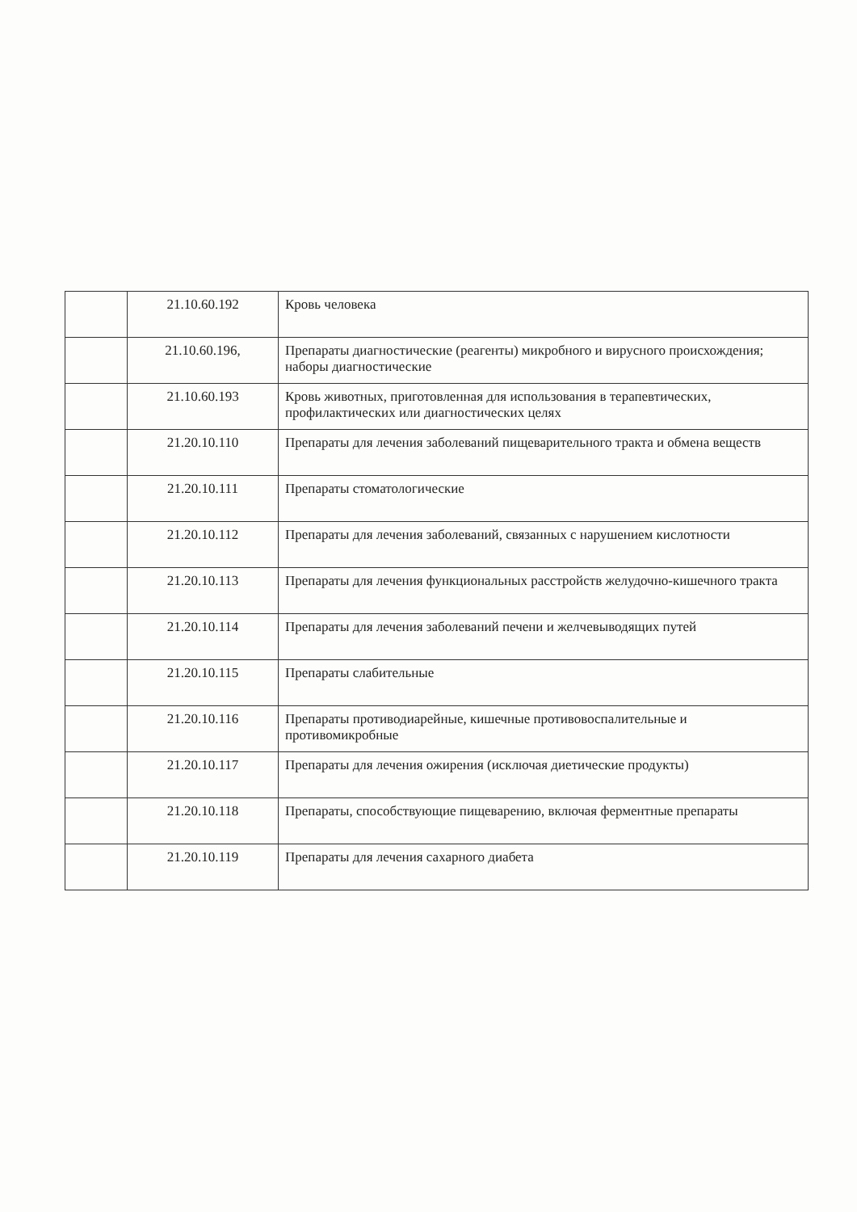| | 21.10.60.192 | Кровь человека |
| | 21.10.60.196, | Препараты диагностические (реагенты) микробного и вирусного происхождения; наборы диагностические |
| | 21.10.60.193 | Кровь животных, приготовленная для использования в терапевтических, профилактических или диагностических целях |
| | 21.20.10.110 | Препараты для лечения заболеваний пищеварительного тракта и обмена веществ |
| | 21.20.10.111 | Препараты стоматологические |
| | 21.20.10.112 | Препараты для лечения заболеваний, связанных с нарушением кислотности |
| | 21.20.10.113 | Препараты для лечения функциональных расстройств желудочно-кишечного тракта |
| | 21.20.10.114 | Препараты для лечения заболеваний печени и желчевыводящих путей |
| | 21.20.10.115 | Препараты слабительные |
| | 21.20.10.116 | Препараты противодиарейные, кишечные противовоспалительные и противомикробные |
| | 21.20.10.117 | Препараты для лечения ожирения (исключая диетические продукты) |
| | 21.20.10.118 | Препараты, способствующие пищеварению, включая ферментные препараты |
| | 21.20.10.119 | Препараты для лечения сахарного диабета |